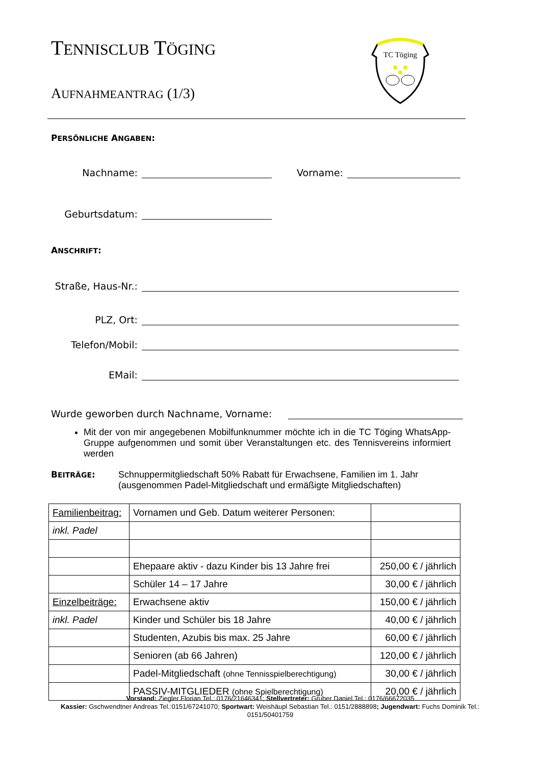TENNISCLUB TÖGING
AUFNAHMEANTRAG (1/3)
TC Töging
PERSÖNLICHE ANGABEN:
Nachname: Vorname:
Geburtsdatum:
ANSCHRIFT:
Straße, Haus-Nr.:
PLZ, Ort:
Telefon/Mobil:
EMail:
Wurde geworben durch Nachname, Vorname:
Mit der von mir angegebenen Mobilfunknummer möchte ich in die TC Töging WhatsApp-Gruppe aufgenommen und somit über Veranstaltungen etc. des Tennisvereins informiert werden
BEITRÄGE: Schnuppermitgliedschaft 50% Rabatt für Erwachsene, Familien im 1. Jahr
(ausgenommen Padel-Mitgliedschaft und ermäßigte Mitgliedschaften)
| Familienbeitrag: | Vornamen und Geb. Datum weiterer Personen: | |
| inkl. Padel | | |
| | Ehepaare aktiv - dazu Kinder bis 13 Jahre frei | 250,00 € / jährlich |
| | Schüler 14 – 17 Jahre | 30,00 € / jährlich |
| Einzelbeiträge: | Erwachsene aktiv | 150,00 € / jährlich |
| inkl. Padel | Kinder und Schüler bis 18 Jahre | 40,00 € / jährlich |
| | Studenten, Azubis bis max. 25 Jahre | 60,00 € / jährlich |
| | Senioren (ab 66 Jahren) | 120,00 € / jährlich |
| | Padel-Mitgliedschaft (ohne Tennisspielberechtigung) | 30,00 € / jährlich |
| | PASSIV-MITGLIEDER (ohne Spielberechtigung) | 20,00 € / jährlich |
Vorstand: Ziegler Florian Tel.: 0176/21646341; Stellvertreter: Gruber Daniel Tel.: 0176/66672035
Kassier: Gschwendtner Andreas Tel.:0151/67241070; Sportwart: Weishäupl Sebastian Tel.: 0151/2888898; Jugendwart: Fuchs Dominik Tel.: 0151/50401759